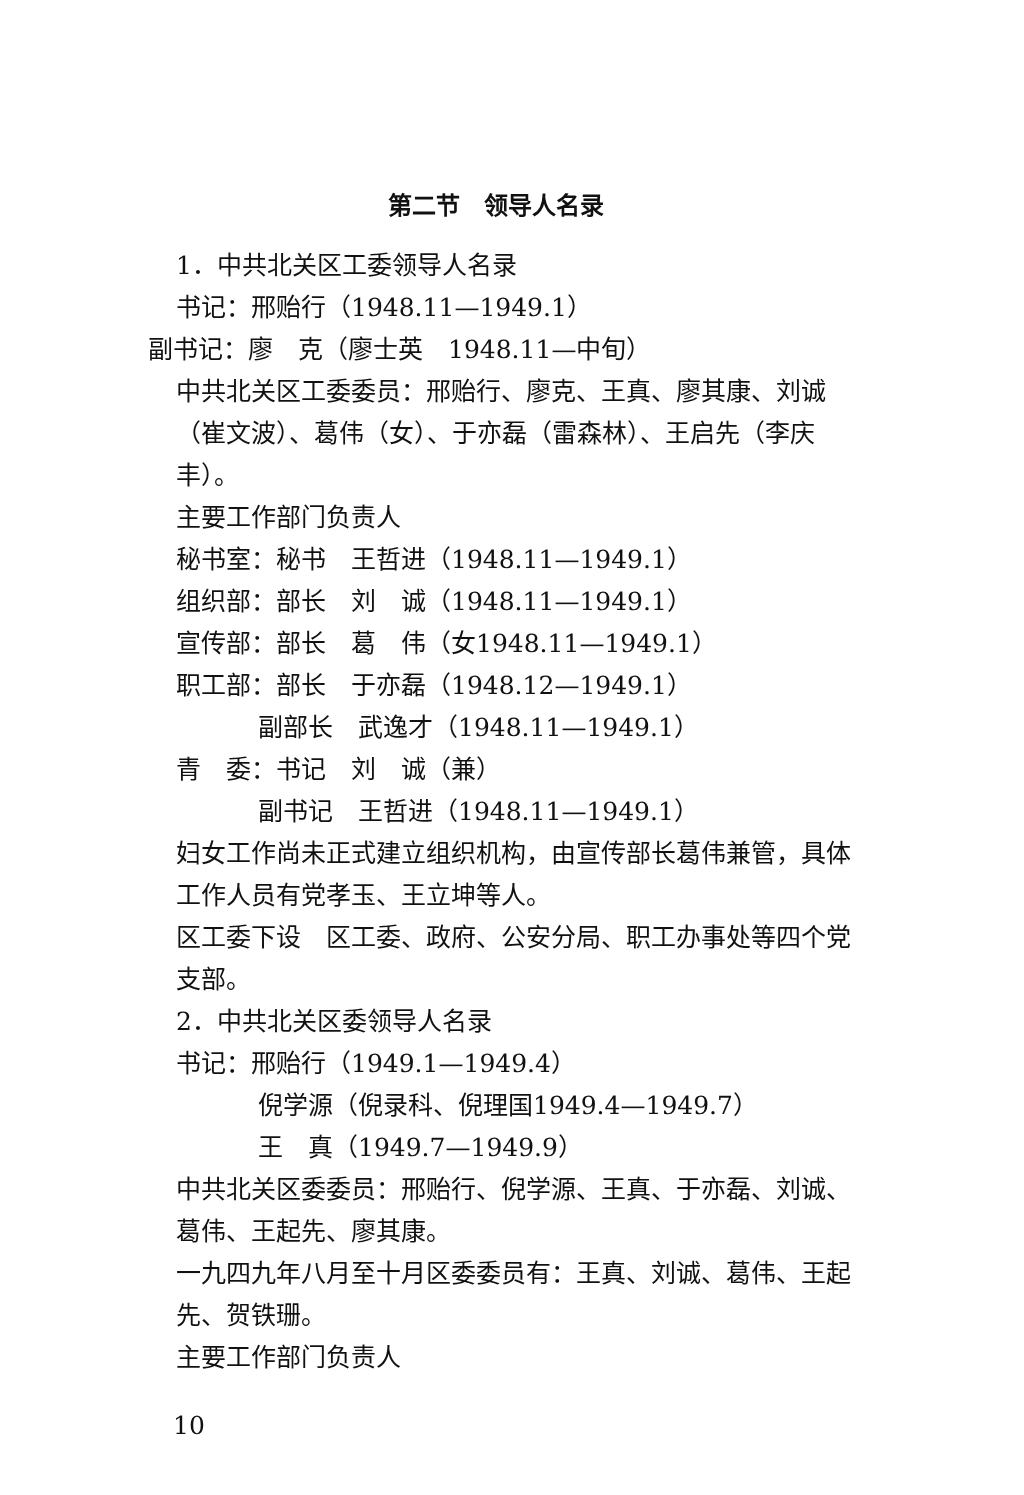第二节　领导人名录
1．中共北关区工委领导人名录
书记：邢贻行（1948.11—1949.1）
副书记：廖　克（廖士英　1948.11—中旬）
中共北关区工委委员：邢贻行、廖克、王真、廖其康、刘诚（崔文波）、葛伟（女）、于亦磊（雷森林）、王启先（李庆丰）。
主要工作部门负责人
秘书室：秘书　王哲进（1948.11—1949.1）
组织部：部长　刘　诚（1948.11—1949.1）
宣传部：部长　葛　伟（女1948.11—1949.1）
职工部：部长　于亦磊（1948.12—1949.1）
副部长　武逸才（1948.11—1949.1）
青　委：书记　刘　诚（兼）
副书记　王哲进（1948.11—1949.1）
妇女工作尚未正式建立组织机构，由宣传部长葛伟兼管，具体工作人员有党孝玉、王立坤等人。
区工委下设　区工委、政府、公安分局、职工办事处等四个党支部。
2．中共北关区委领导人名录
书记：邢贻行（1949.1—1949.4）
倪学源（倪录科、倪理国1949.4—1949.7）
王　真（1949.7—1949.9）
中共北关区委委员：邢贻行、倪学源、王真、于亦磊、刘诚、葛伟、王起先、廖其康。
一九四九年八月至十月区委委员有：王真、刘诚、葛伟、王起先、贺铁珊。
主要工作部门负责人
10